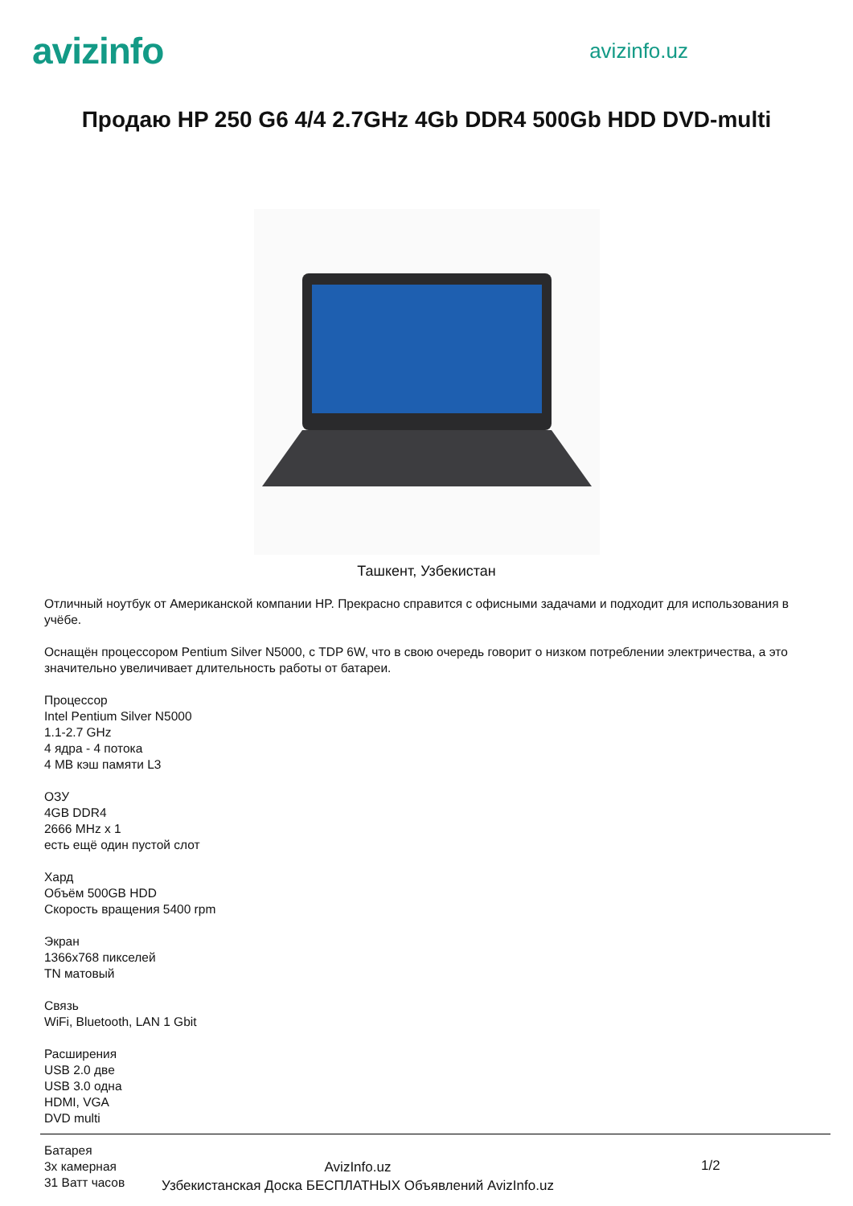avizinfo
avizinfo.uz
Продаю HP 250 G6 4/4 2.7GHz 4Gb DDR4 500Gb HDD DVD-multi
Ташкент, Узбекистан
Отличный ноутбук от Американской компании HP. Прекрасно справится с офисными задачами и подходит для использования в учёбе.
Оснащён процессором Pentium Silver N5000, с TDP 6W, что в свою очередь говорит о низком потреблении электричества, а это значительно увеличивает длительность работы от батареи.
Процессор
Intel Pentium Silver N5000
1.1-2.7 GHz
4 ядра - 4 потока
4 MB кэш памяти L3
ОЗУ
4GB DDR4
2666 MHz x 1
есть ещё один пустой слот
Хард
Объём 500GB HDD
Скорость вращения 5400 rpm
Экран
1366x768 пикселей
TN матовый
Связь
WiFi, Bluetooth, LAN 1 Gbit
Расширения
USB 2.0 две
USB 3.0 одна
HDMI, VGA
DVD multi
Батарея
3х камерная
31 Ватт часов
AvizInfo.uz
Узбекистанская Доска БЕСПЛАТНЫХ Объявлений AvizInfo.uz
1/2